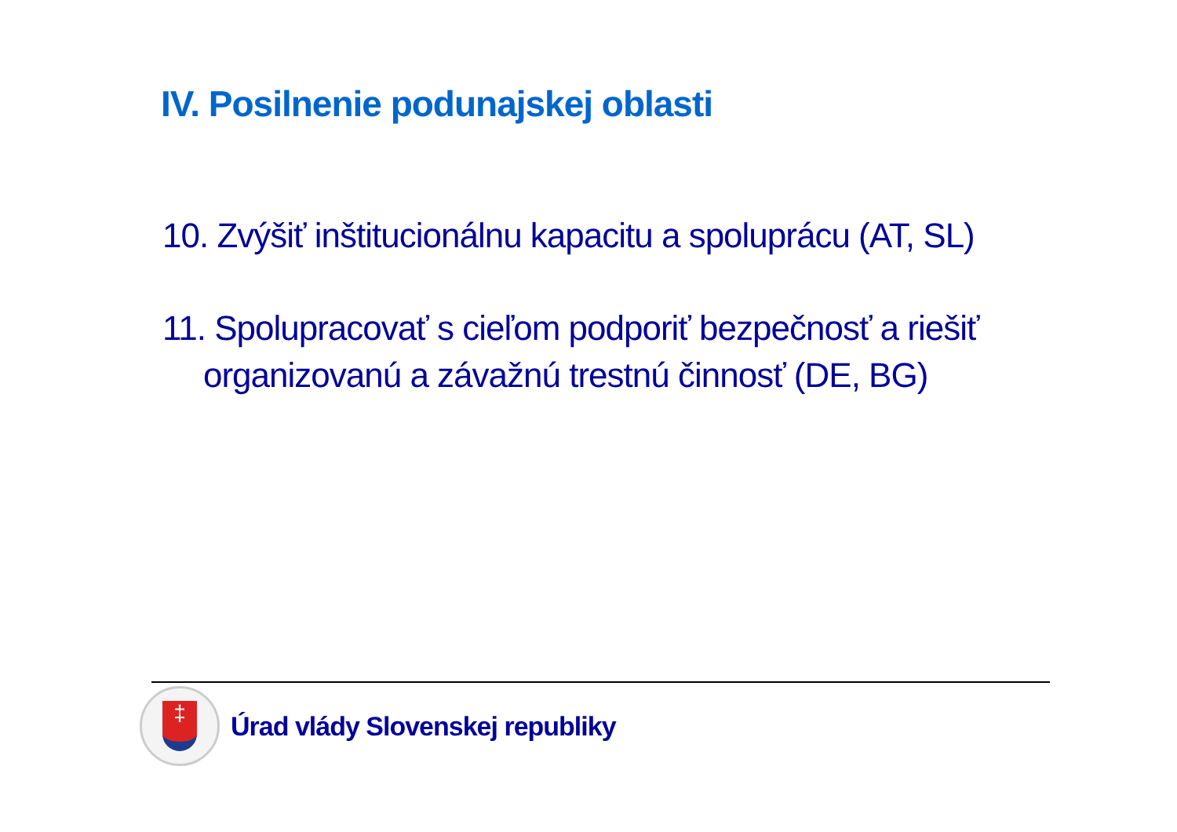IV. Posilnenie podunajskej oblasti
10. Zvýšiť inštitucionálnu kapacitu a spoluprácu (AT, SL)
11. Spolupracovať s cieľom podporiť bezpečnosť a riešiť organizovanú a závažnú trestnú činnosť (DE, BG)
‡
Úrad vlády Slovenskej republiky